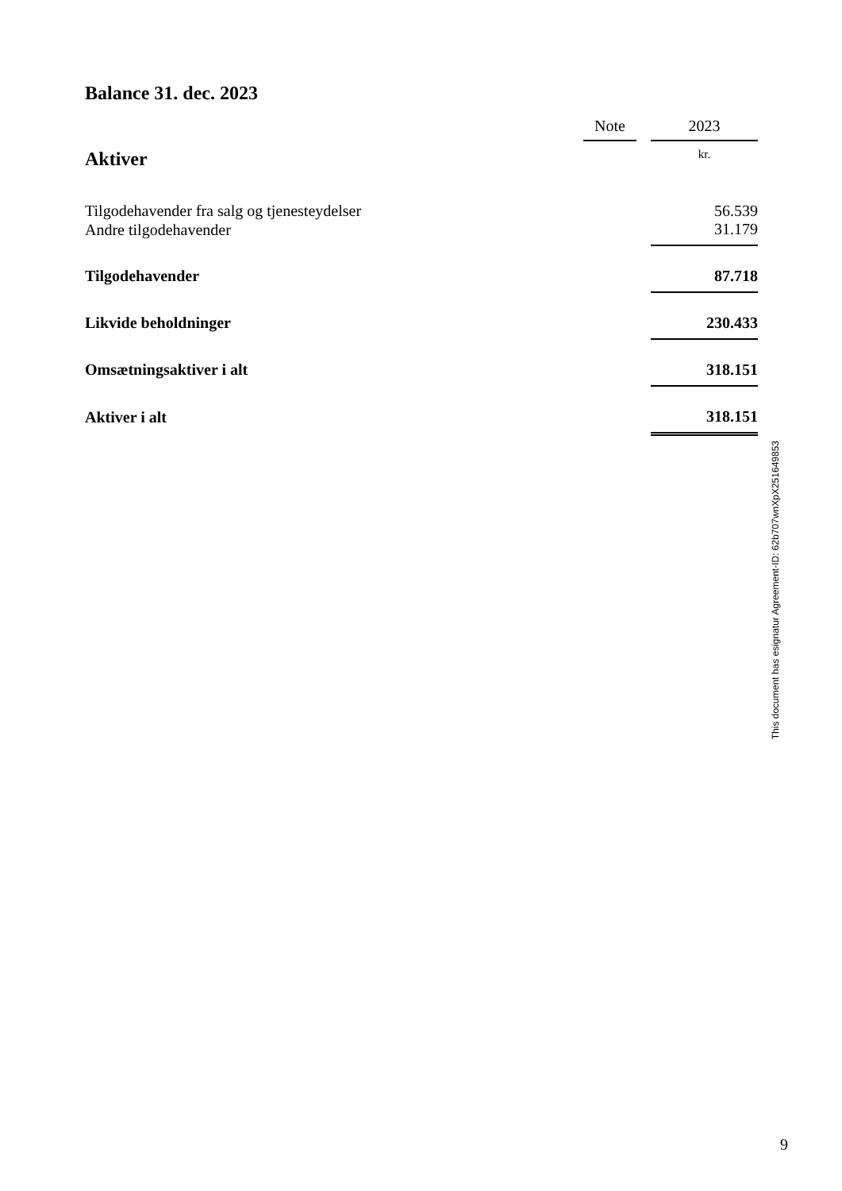Balance 31. dec. 2023
| | Note | | 2023 |
| --- | --- | --- | --- |
| Aktiver | | | kr. |
| Tilgodehavender fra salg og tjenesteydelser | | | 56.539 |
| Andre tilgodehavender | | | 31.179 |
| Tilgodehavender | | | 87.718 |
| Likvide beholdninger | | | 230.433 |
| Omsætningsaktiver i alt | | | 318.151 |
| Aktiver i alt | | | 318.151 |
This document has esignatur Agreement-ID: 62b707wnXpX251649853
9